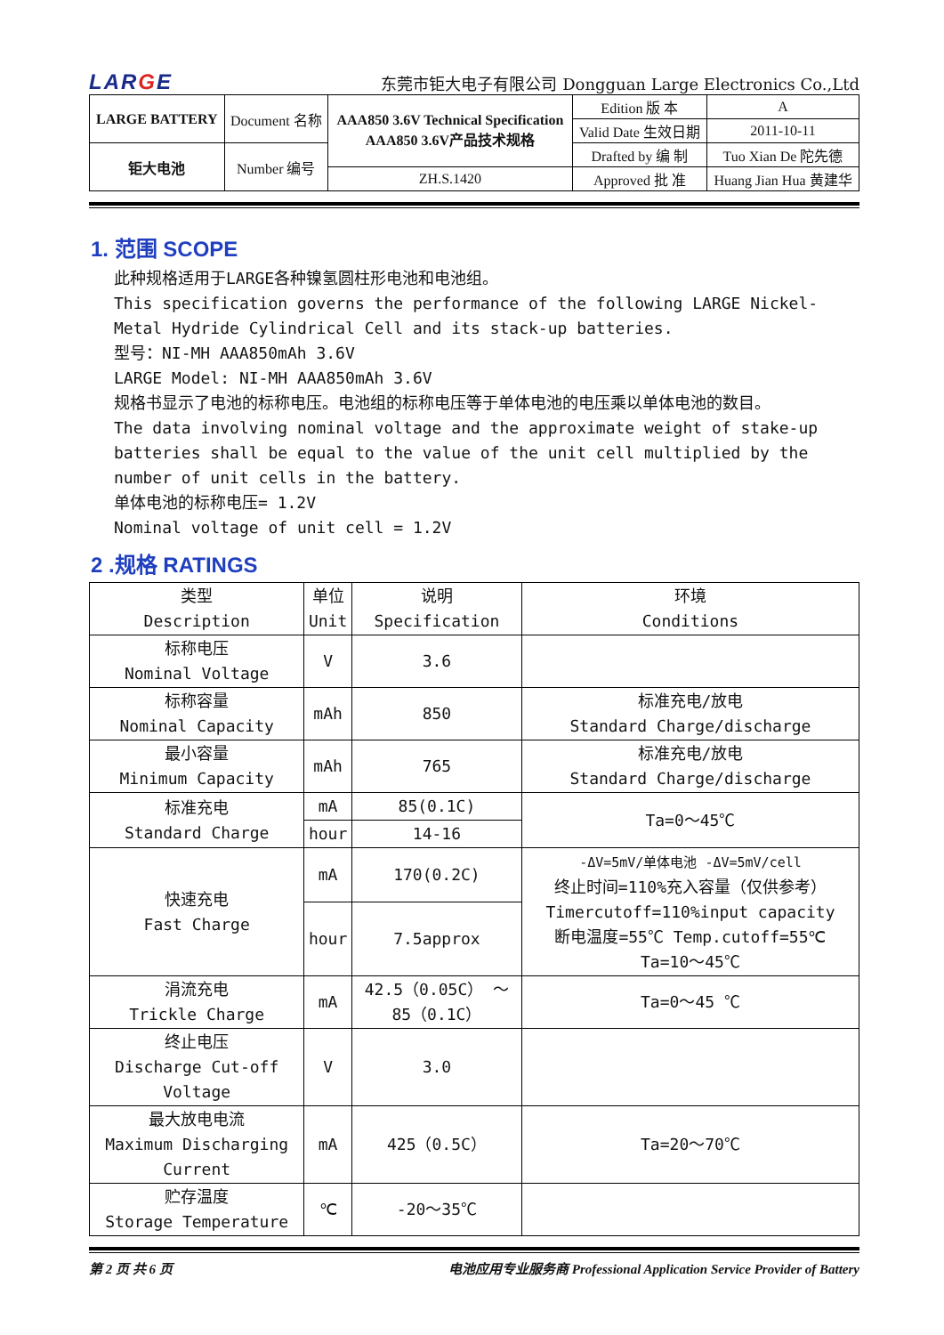LARGE
东莞市钜大电子有限公司 Dongguan Large Electronics Co.,Ltd
| LARGE BATTERY | Document 名称 | AAA850 3.6V Technical Specification AAA850 3.6V产品技术规格 | Edition 版 本 | A |
| | | | Valid Date 生效日期 | 2011-10-11 |
| 钜大电池 | Number 编号 | | Drafted by 编 制 | Tuo Xian De 陀先德 |
| | | ZH.S.1420 | Approved 批 准 | Huang Jian Hua 黄建华 |
1. 范围 SCOPE
此种规格适用于LARGE各种镍氢圆柱形电池和电池组。
This specification governs the performance of the following LARGE Nickel-Metal Hydride Cylindrical Cell and its stack-up batteries.
型号：NI-MH AAA850mAh 3.6V
LARGE Model: NI-MH AAA850mAh 3.6V
规格书显示了电池的标称电压。电池组的标称电压等于单体电池的电压乘以单体电池的数目。
The data involving nominal voltage and the approximate weight of stake-up batteries shall be equal to the value of the unit cell multiplied by the number of unit cells in the battery.
单体电池的标称电压= 1.2V
Nominal voltage of unit cell = 1.2V
2 .规格 RATINGS
| 类型 Description | 单位 Unit | 说明 Specification | 环境 Conditions |
| --- | --- | --- | --- |
| 标称电压 Nominal Voltage | V | 3.6 | |
| 标称容量 Nominal Capacity | mAh | 850 | 标准充电/放电 Standard Charge/discharge |
| 最小容量 Minimum Capacity | mAh | 765 | 标准充电/放电 Standard Charge/discharge |
| 标准充电 Standard Charge | mA | 85(0.1C) | Ta=0～45℃ |
| | hour | 14-16 | |
| 快速充电 Fast Charge | mA | 170(0.2C) | -ΔV=5mV/单体电池 -ΔV=5mV/cell 终止时间=110%充入容量（仅供参考） Timercutoff=110%input capacity 断电温度=55℃ Temp.cutoff=55℃ Ta=10～45℃ |
| | hour | 7.5approx | |
| 涓流充电 Trickle Charge | mA | 42.5（0.05C） ～ 85（0.1C） | Ta=0～45 ℃ |
| 终止电压 Discharge Cut-off Voltage | V | 3.0 | |
| 最大放电电流 Maximum Discharging Current | mA | 425（0.5C） | Ta=20～70℃ |
| 贮存温度 Storage Temperature | ℃ | -20～35℃ | |
第 2 页 共 6 页 电池应用专业服务商 Professional Application Service Provider of Battery